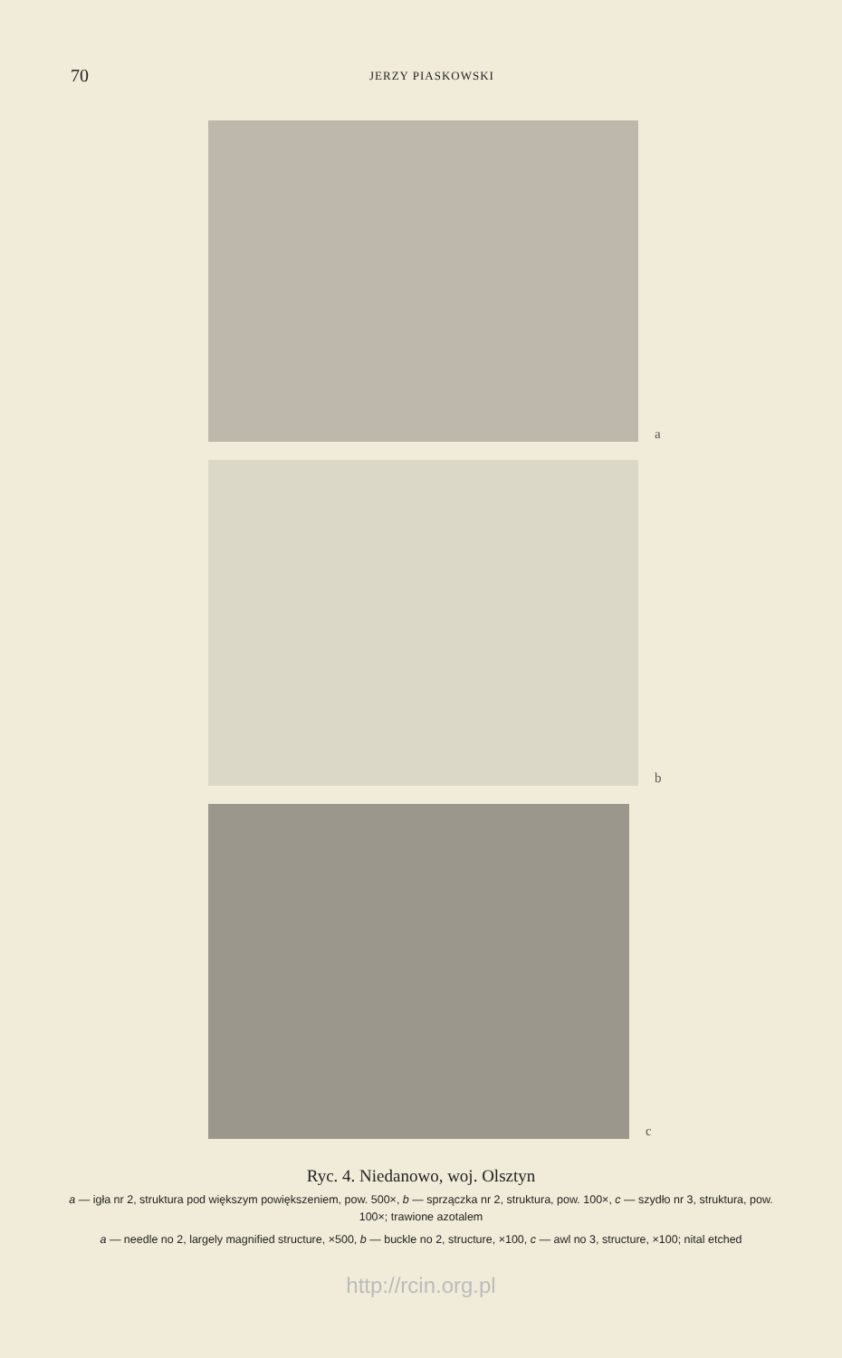70
JERZY PIASKOWSKI
a
b
c
Ryc. 4. Niedanowo, woj. Olsztyn
a — igła nr 2, struktura pod większym powiększeniem, pow. 500×, b — sprzączka nr 2, struktura, pow. 100×, c — szydło nr 3, struktura, pow. 100×; trawione azotalem
a — needle no 2, largely magnified structure, ×500, b — buckle no 2, structure, ×100, c — awl no 3, structure, ×100; nital etched
http://rcin.org.pl